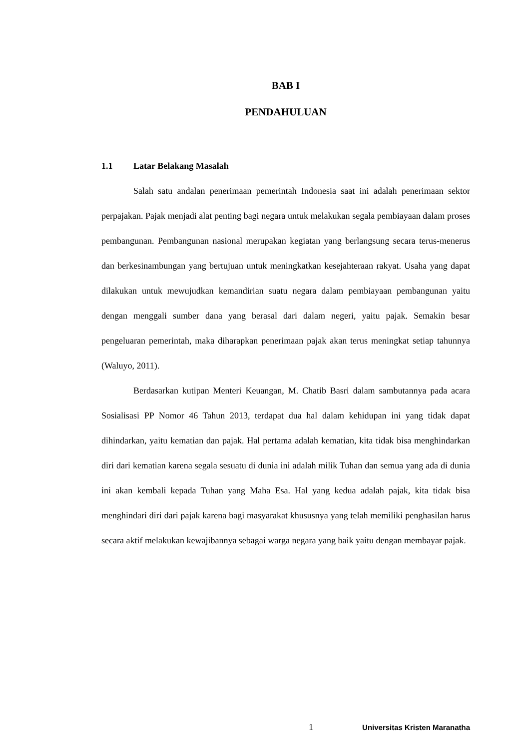BAB I
PENDAHULUAN
1.1 Latar Belakang Masalah
Salah satu andalan penerimaan pemerintah Indonesia saat ini adalah penerimaan sektor perpajakan. Pajak menjadi alat penting bagi negara untuk melakukan segala pembiayaan dalam proses pembangunan. Pembangunan nasional merupakan kegiatan yang berlangsung secara terus-menerus dan berkesinambungan yang bertujuan untuk meningkatkan kesejahteraan rakyat. Usaha yang dapat dilakukan untuk mewujudkan kemandirian suatu negara dalam pembiayaan pembangunan yaitu dengan menggali sumber dana yang berasal dari dalam negeri, yaitu pajak. Semakin besar pengeluaran pemerintah, maka diharapkan penerimaan pajak akan terus meningkat setiap tahunnya (Waluyo, 2011).
Berdasarkan kutipan Menteri Keuangan, M. Chatib Basri dalam sambutannya pada acara Sosialisasi PP Nomor 46 Tahun 2013, terdapat dua hal dalam kehidupan ini yang tidak dapat dihindarkan, yaitu kematian dan pajak. Hal pertama adalah kematian, kita tidak bisa menghindarkan diri dari kematian karena segala sesuatu di dunia ini adalah milik Tuhan dan semua yang ada di dunia ini akan kembali kepada Tuhan yang Maha Esa. Hal yang kedua adalah pajak, kita tidak bisa menghindari diri dari pajak karena bagi masyarakat khususnya yang telah memiliki penghasilan harus secara aktif melakukan kewajibannya sebagai warga negara yang baik yaitu dengan membayar pajak.
1 Universitas Kristen Maranatha